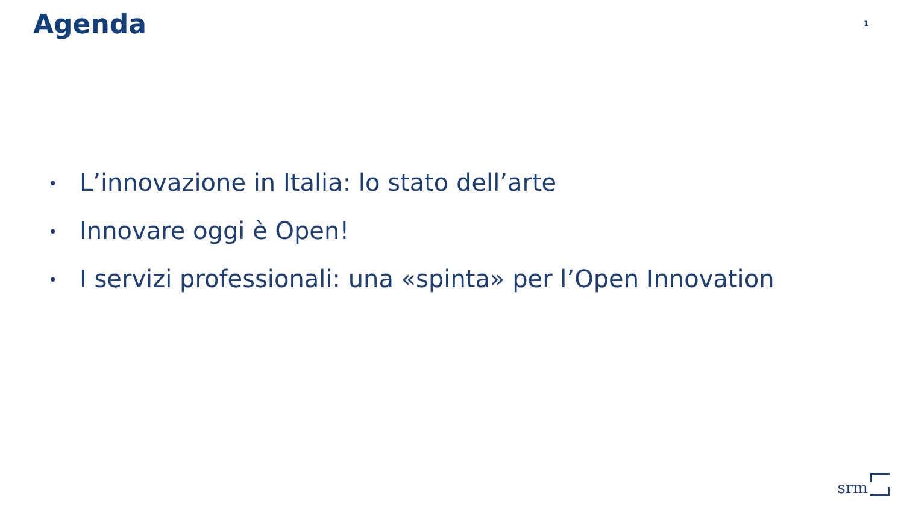Agenda
1
• L’innovazione in Italia: lo stato dell’arte
• Innovare oggi è Open!
• I servizi professionali: una «spinta» per l’Open Innovation
srm